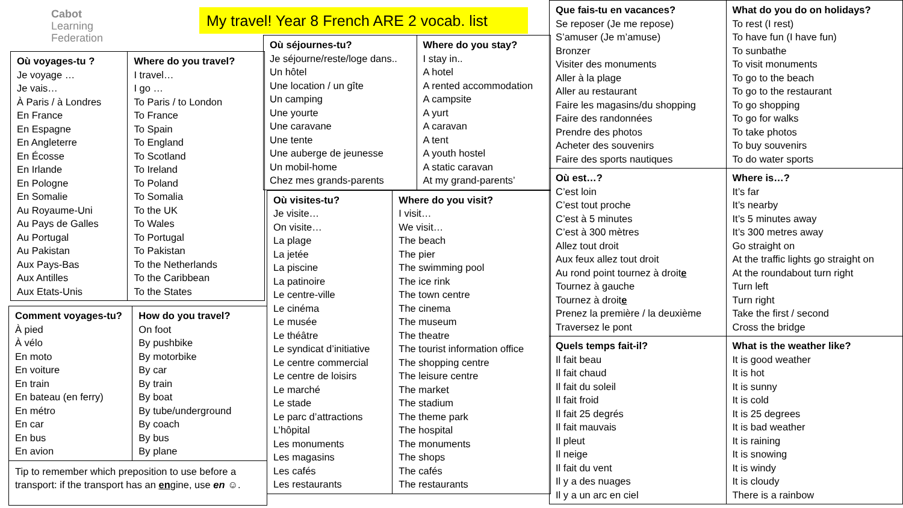My travel! Year 8 French ARE 2 vocab. list
Cabot
Learning
Federation
| Où voyages-tu ? Je voyage … Je vais… À Paris / à Londres En France En Espagne En Angleterre En Écosse En Irlande En Pologne En Somalie Au Royaume-Uni Au Pays de Galles Au Portugal Au Pakistan Aux Pays-Bas Aux Antilles Aux Etats-Unis | Where do you travel? I travel… I go … To Paris / to London To France To Spain To England To Scotland To Ireland To Poland To Somalia To the UK To Wales To Portugal To Pakistan To the Netherlands To the Caribbean To the States |
| Comment voyages-tu? À pied À vélo En moto En voiture En train En bateau (en ferry) En métro En car En bus En avion | How do you travel? On foot By pushbike By motorbike By car By train By boat By tube/underground By coach By bus By plane |
| Tip to remember which preposition to use before a transport: if the transport has an en gine, use en ☺. | |
| Où séjournes-tu? Je séjourne/reste/loge dans.. Un hôtel Une location / un gîte Un camping Une yourte Une caravane Une tente Une auberge de jeunesse Un mobil-home Chez mes grands-parents | Where do you stay? I stay in.. A hotel A rented accommodation A campsite A yurt A caravan A tent A youth hostel A static caravan At my grand-parents’ |
| Où visites-tu? Je visite… On visite… La plage La jetée La piscine La patinoire Le centre-ville Le cinéma Le musée Le théâtre Le syndicat d’initiative Le centre commercial Le centre de loisirs Le marché Le stade Le parc d’attractions L’hôpital Les monuments Les magasins Les cafés Les restaurants | Where do you visit? I visit… We visit… The beach The pier The swimming pool The ice rink The town centre The cinema The museum The theatre The tourist information office The shopping centre The leisure centre The market The stadium The theme park The hospital The monuments The shops The cafés The restaurants |
| Que fais-tu en vacances? Se reposer (Je me repose) S’amuser (Je m’amuse) Bronzer Visiter des monuments Aller à la plage Aller au restaurant Faire les magasins/du shopping Faire des randonnées Prendre des photos Acheter des souvenirs Faire des sports nautiques | What do you do on holidays? To rest (I rest) To have fun (I have fun) To sunbathe To visit monuments To go to the beach To go to the restaurant To go shopping To go for walks To take photos To buy souvenirs To do water sports |
| Où est…? C’est loin C’est tout proche C’est à 5 minutes C’est à 300 mètres Allez tout droit Aux feux allez tout droit Au rond point tournez à droit e Tournez à gauche Tournez à droit e Prenez la première / la deuxième Traversez le pont | Where is…? It’s far It’s nearby It’s 5 minutes away It’s 300 metres away Go straight on At the traffic lights go straight on At the roundabout turn right Turn left Turn right Take the first / second Cross the bridge |
| Quels temps fait-il? Il fait beau Il fait chaud Il fait du soleil Il fait froid Il fait 25 degrés Il fait mauvais Il pleut Il neige Il fait du vent Il y a des nuages Il y a un arc en ciel | What is the weather like? It is good weather It is hot It is sunny It is cold It is 25 degrees It is bad weather It is raining It is snowing It is windy It is cloudy There is a rainbow |